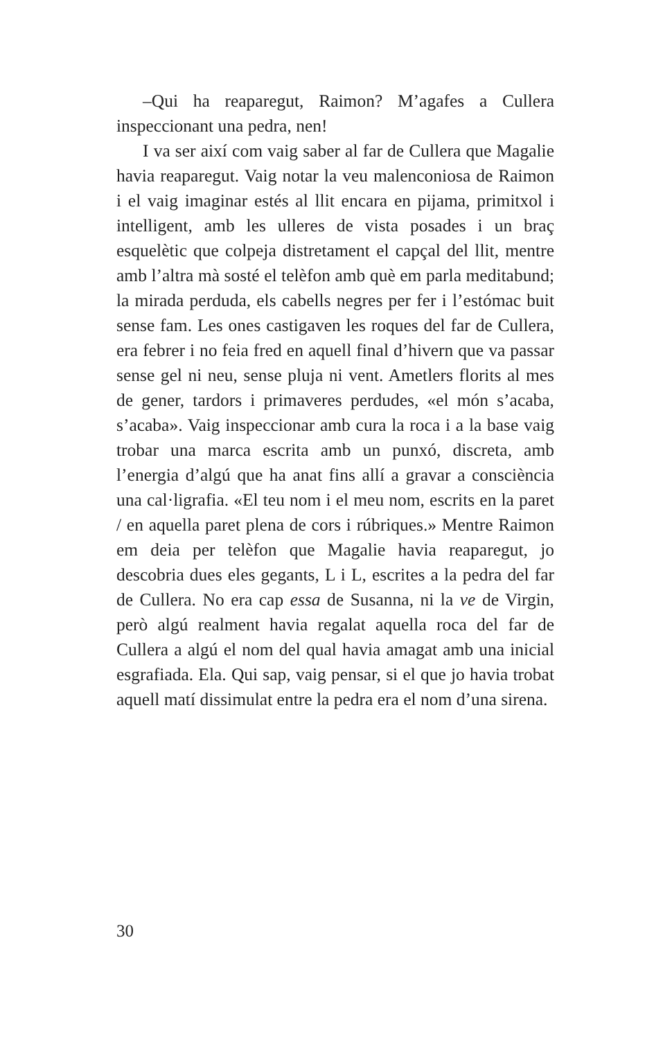–Qui ha reaparegut, Raimon? M’agafes a Cullera inspeccionant una pedra, nen!
I va ser així com vaig saber al far de Cullera que Magalie havia reaparegut. Vaig notar la veu malenconiosa de Raimon i el vaig imaginar estés al llit encara en pijama, primitxol i intelligent, amb les ulleres de vista posades i un braç esquelètic que colpeja distretament el capçal del llit, mentre amb l’altra mà sosté el telèfon amb què em parla meditabund; la mirada perduda, els cabells negres per fer i l’estómac buit sense fam. Les ones castigaven les roques del far de Cullera, era febrer i no feia fred en aquell final d’hivern que va passar sense gel ni neu, sense pluja ni vent. Ametlers florits al mes de gener, tardors i primaveres perdudes, «el món s’acaba, s’acaba». Vaig inspeccionar amb cura la roca i a la base vaig trobar una marca escrita amb un punxó, discreta, amb l’energia d’algú que ha anat fins allí a gravar a consciència una cal·ligrafia. «El teu nom i el meu nom, escrits en la paret / en aquella paret plena de cors i rúbriques.» Mentre Raimon em deia per telèfon que Magalie havia reaparegut, jo descobria dues eles gegants, L i L, escrites a la pedra del far de Cullera. No era cap essa de Susanna, ni la ve de Virgin, però algú realment havia regalat aquella roca del far de Cullera a algú el nom del qual havia amagat amb una inicial esgrafiada. Ela. Qui sap, vaig pensar, si el que jo havia trobat aquell matí dissimulat entre la pedra era el nom d’una sirena.
30